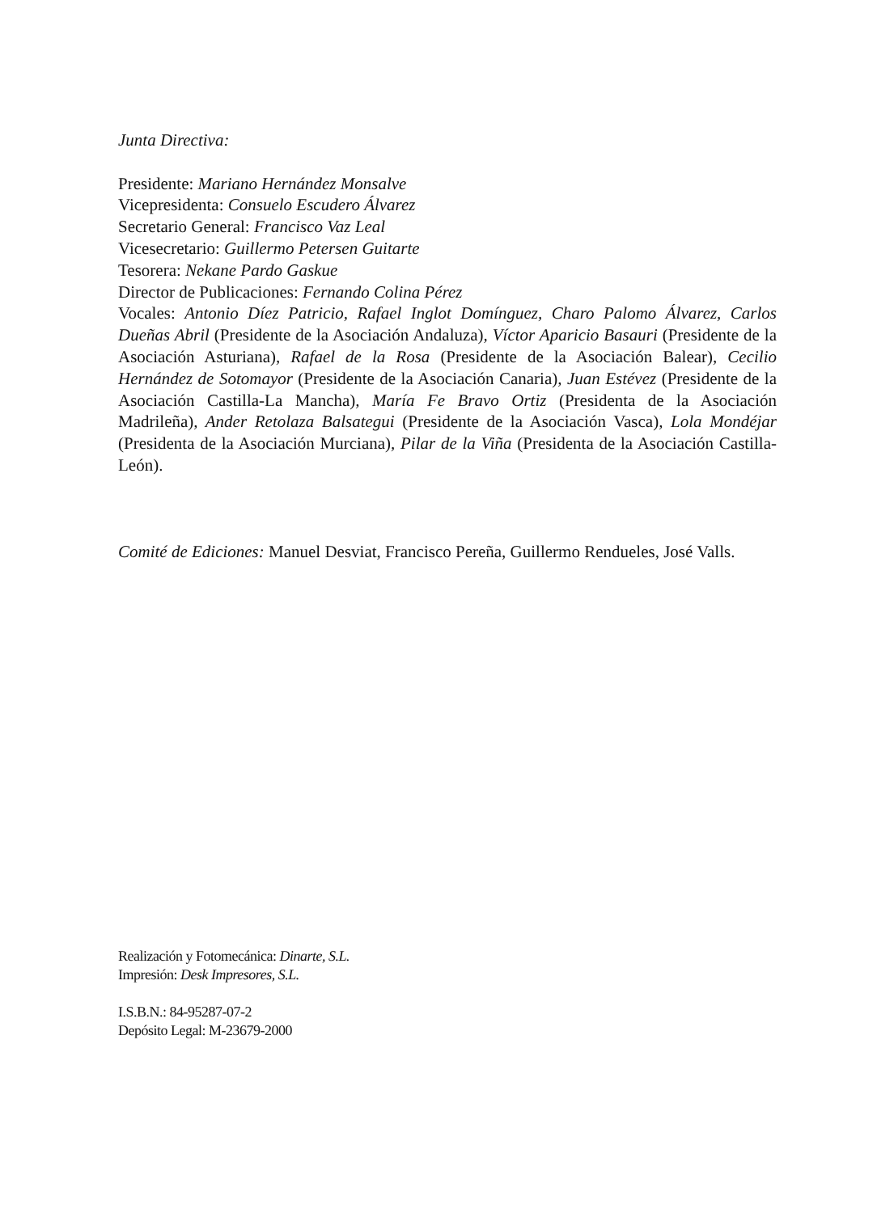Junta Directiva:
Presidente: Mariano Hernández Monsalve
Vicepresidenta: Consuelo Escudero Álvarez
Secretario General: Francisco Vaz Leal
Vicesecretario: Guillermo Petersen Guitarte
Tesorera: Nekane Pardo Gaskue
Director de Publicaciones: Fernando Colina Pérez
Vocales: Antonio Díez Patricio, Rafael Inglot Domínguez, Charo Palomo Álvarez, Carlos Dueñas Abril (Presidente de la Asociación Andaluza), Víctor Aparicio Basauri (Presidente de la Asociación Asturiana), Rafael de la Rosa (Presidente de la Asociación Balear), Cecilio Hernández de Sotomayor (Presidente de la Asociación Canaria), Juan Estévez (Presidente de la Asociación Castilla-La Mancha), María Fe Bravo Ortiz (Presidenta de la Asociación Madrileña), Ander Retolaza Balsategui (Presidente de la Asociación Vasca), Lola Mondéjar (Presidenta de la Asociación Murciana), Pilar de la Viña (Presidenta de la Asociación Castilla-León).
Comité de Ediciones: Manuel Desviat, Francisco Pereña, Guillermo Rendueles, José Valls.
Realización y Fotomecánica: Dinarte, S.L.
Impresión: Desk Impresores, S.L.
I.S.B.N.: 84-95287-07-2
Depósito Legal: M-23679-2000